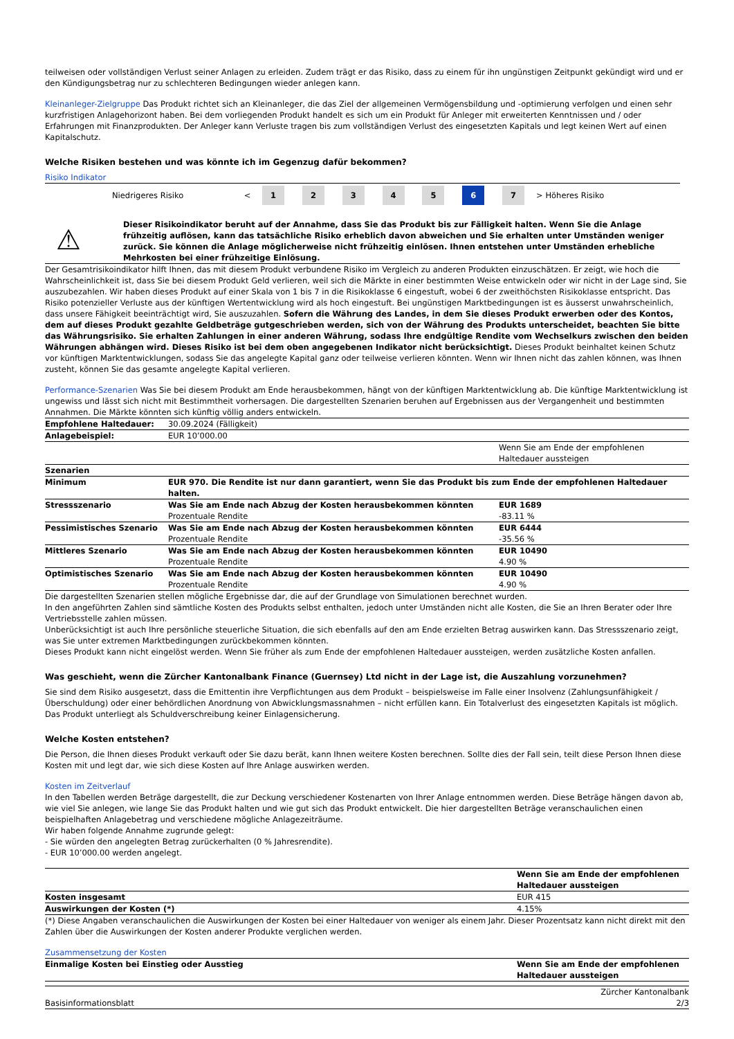teilweisen oder vollständigen Verlust seiner Anlagen zu erleiden. Zudem trägt er das Risiko, dass zu einem für ihn ungünstigen Zeitpunkt gekündigt wird und er den Kündigungsbetrag nur zu schlechteren Bedingungen wieder anlegen kann.
Kleinanleger-Zielgruppe Das Produkt richtet sich an Kleinanleger, die das Ziel der allgemeinen Vermögensbildung und -optimierung verfolgen und einen sehr kurzfristigen Anlagehorizont haben. Bei dem vorliegenden Produkt handelt es sich um ein Produkt für Anleger mit erweiterten Kenntnissen und / oder Erfahrungen mit Finanzprodukten. Der Anleger kann Verluste tragen bis zum vollständigen Verlust des eingesetzten Kapitals und legt keinen Wert auf einen Kapitalschutz.
Welche Risiken bestehen und was könnte ich im Gegenzug dafür bekommen?
Risiko Indikator
| Niedrigeres Risiko | < | 1 | 2 | 3 | 4 | 5 | 6 | 7 | > | Höheres Risiko |
⚠
Dieser Risikoindikator beruht auf der Annahme, dass Sie das Produkt bis zur Fälligkeit halten. Wenn Sie die Anlage frühzeitig auflösen, kann das tatsächliche Risiko erheblich davon abweichen und Sie erhalten unter Umständen weniger zurück. Sie können die Anlage möglicherweise nicht frühzeitig einlösen. Ihnen entstehen unter Umständen erhebliche Mehrkosten bei einer frühzeitige Einlösung.
Der Gesamtrisikoindikator hilft Ihnen, das mit diesem Produkt verbundene Risiko im Vergleich zu anderen Produkten einzuschätzen. Er zeigt, wie hoch die Wahrscheinlichkeit ist, dass Sie bei diesem Produkt Geld verlieren, weil sich die Märkte in einer bestimmten Weise entwickeln oder wir nicht in der Lage sind, Sie auszubezahlen. Wir haben dieses Produkt auf einer Skala von 1 bis 7 in die Risikoklasse 6 eingestuft, wobei 6 der zweithöchsten Risikoklasse entspricht. Das Risiko potenzieller Verluste aus der künftigen Wertentwicklung wird als hoch eingestuft. Bei ungünstigen Marktbedingungen ist es äusserst unwahrscheinlich, dass unsere Fähigkeit beeinträchtigt wird, Sie auszuzahlen. Sofern die Währung des Landes, in dem Sie dieses Produkt erwerben oder des Kontos, dem auf dieses Produkt gezahlte Geldbeträge gutgeschrieben werden, sich von der Währung des Produkts unterscheidet, beachten Sie bitte das Währungsrisiko. Sie erhalten Zahlungen in einer anderen Währung, sodass Ihre endgültige Rendite vom Wechselkurs zwischen den beiden Währungen abhängen wird. Dieses Risiko ist bei dem oben angegebenen Indikator nicht berücksichtigt. Dieses Produkt beinhaltet keinen Schutz vor künftigen Marktentwicklungen, sodass Sie das angelegte Kapital ganz oder teilweise verlieren könnten. Wenn wir Ihnen nicht das zahlen können, was Ihnen zusteht, können Sie das gesamte angelegte Kapital verlieren.
Performance-Szenarien Was Sie bei diesem Produkt am Ende herausbekommen, hängt von der künftigen Marktentwicklung ab. Die künftige Marktentwicklung ist ungewiss und lässt sich nicht mit Bestimmtheit vorhersagen. Die dargestellten Szenarien beruhen auf Ergebnissen aus der Vergangenheit und bestimmten Annahmen. Die Märkte könnten sich künftig völlig anders entwickeln.
| Empfohlene Haltedauer: | 30.09.2024 (Fälligkeit) | |
| Anlagebeispiel: | EUR 10’000.00 | |
| | | Wenn Sie am Ende der empfohlenen Haltedauer aussteigen |
| Szenarien | | |
| Minimum | EUR 970. Die Rendite ist nur dann garantiert, wenn Sie das Produkt bis zum Ende der empfohlenen Haltedauer halten. | |
| Stressszenario | Was Sie am Ende nach Abzug der Kosten herausbekommen könnten Prozentuale Rendite | EUR 1689 -83.11 % |
| Pessimistisches Szenario | Was Sie am Ende nach Abzug der Kosten herausbekommen könnten Prozentuale Rendite | EUR 6444 -35.56 % |
| Mittleres Szenario | Was Sie am Ende nach Abzug der Kosten herausbekommen könnten Prozentuale Rendite | EUR 10490 4.90 % |
| Optimistisches Szenario | Was Sie am Ende nach Abzug der Kosten herausbekommen könnten Prozentuale Rendite | EUR 10490 4.90 % |
Die dargestellten Szenarien stellen mögliche Ergebnisse dar, die auf der Grundlage von Simulationen berechnet wurden.
In den angeführten Zahlen sind sämtliche Kosten des Produkts selbst enthalten, jedoch unter Umständen nicht alle Kosten, die Sie an Ihren Berater oder Ihre Vertriebsstelle zahlen müssen.
Unberücksichtigt ist auch Ihre persönliche steuerliche Situation, die sich ebenfalls auf den am Ende erzielten Betrag auswirken kann. Das Stressszenario zeigt, was Sie unter extremen Marktbedingungen zurückbekommen könnten.
Dieses Produkt kann nicht eingelöst werden. Wenn Sie früher als zum Ende der empfohlenen Haltedauer aussteigen, werden zusätzliche Kosten anfallen.
Was geschieht, wenn die Zürcher Kantonalbank Finance (Guernsey) Ltd nicht in der Lage ist, die Auszahlung vorzunehmen?
Sie sind dem Risiko ausgesetzt, dass die Emittentin ihre Verpflichtungen aus dem Produkt – beispielsweise im Falle einer Insolvenz (Zahlungsunfähigkeit / Überschuldung) oder einer behördlichen Anordnung von Abwicklungsmassnahmen – nicht erfüllen kann. Ein Totalverlust des eingesetzten Kapitals ist möglich. Das Produkt unterliegt als Schuldverschreibung keiner Einlagensicherung.
Welche Kosten entstehen?
Die Person, die Ihnen dieses Produkt verkauft oder Sie dazu berät, kann Ihnen weitere Kosten berechnen. Sollte dies der Fall sein, teilt diese Person Ihnen diese Kosten mit und legt dar, wie sich diese Kosten auf Ihre Anlage auswirken werden.
Kosten im Zeitverlauf
In den Tabellen werden Beträge dargestellt, die zur Deckung verschiedener Kostenarten von Ihrer Anlage entnommen werden. Diese Beträge hängen davon ab, wie viel Sie anlegen, wie lange Sie das Produkt halten und wie gut sich das Produkt entwickelt. Die hier dargestellten Beträge veranschaulichen einen beispielhaften Anlagebetrag und verschiedene mögliche Anlagezeiträume.
Wir haben folgende Annahme zugrunde gelegt:
- Sie würden den angelegten Betrag zurückerhalten (0 % Jahresrendite).
- EUR 10’000.00 werden angelegt.
| | Wenn Sie am Ende der empfohlenen Haltedauer aussteigen |
| Kosten insgesamt | EUR 415 |
| Auswirkungen der Kosten (*) | 4.15% |
(*) Diese Angaben veranschaulichen die Auswirkungen der Kosten bei einer Haltedauer von weniger als einem Jahr. Dieser Prozentsatz kann nicht direkt mit den Zahlen über die Auswirkungen der Kosten anderer Produkte verglichen werden.
Zusammensetzung der Kosten
| Einmalige Kosten bei Einstieg oder Ausstieg | Wenn Sie am Ende der empfohlenen Haltedauer aussteigen |
| --- | --- |
Basisinformationsblatt Zürcher Kantonalbank
2/3